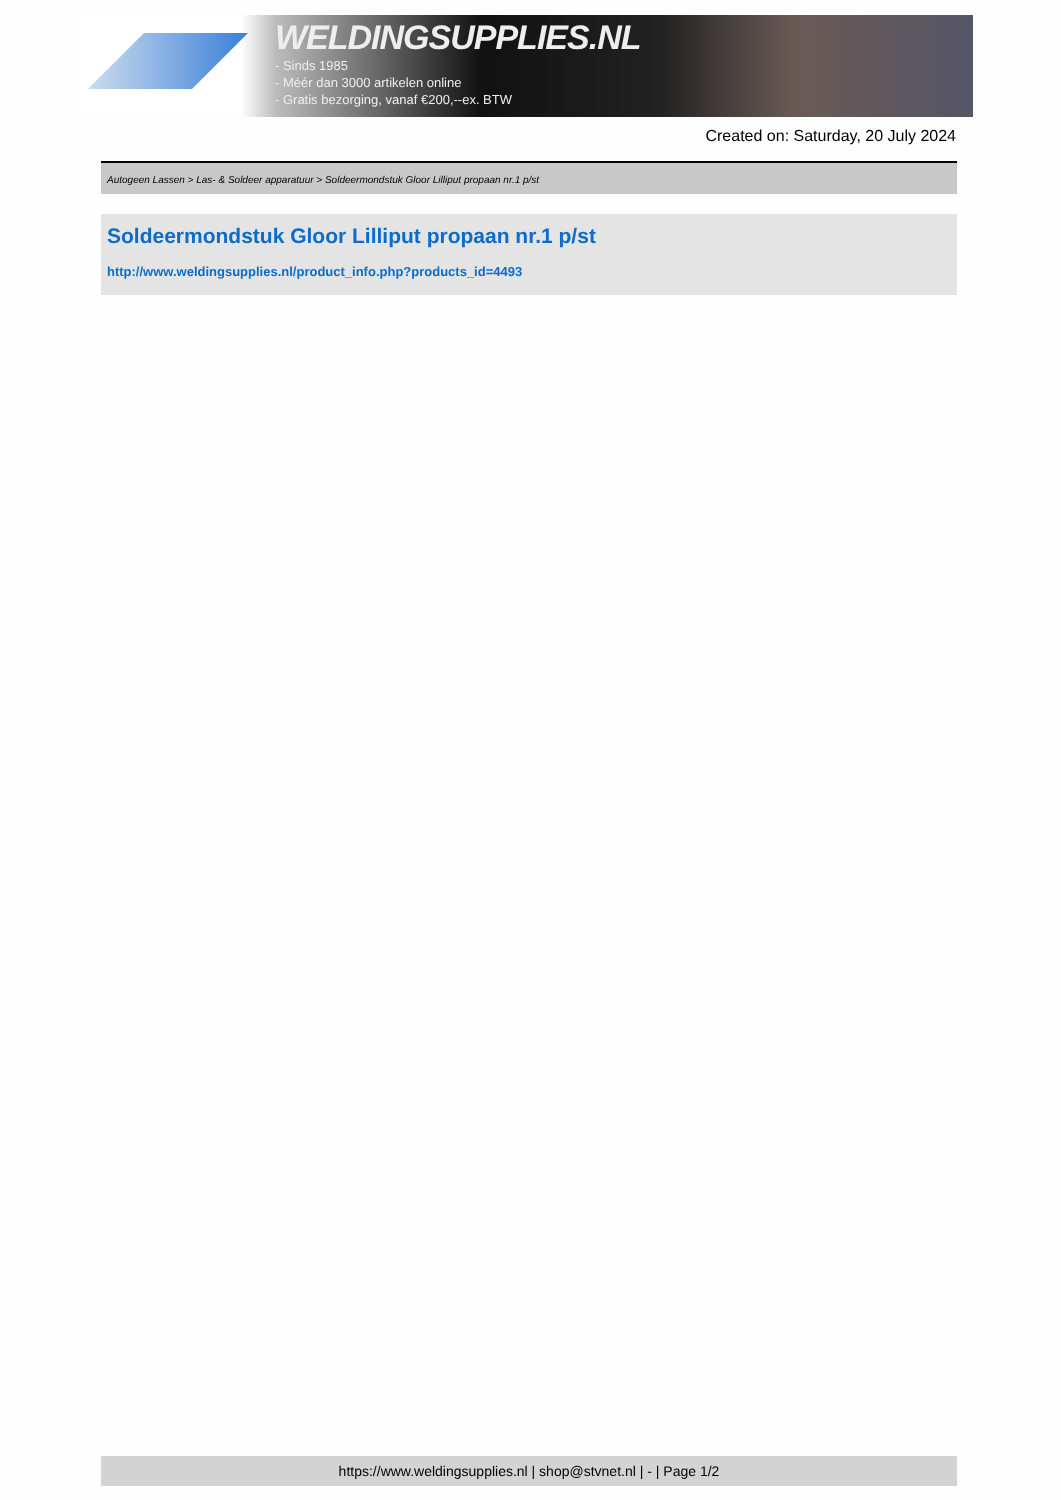WELDINGSUPPLIES.NL
- Sinds 1985
- Méér dan 3000 artikelen online
- Gratis bezorging, vanaf €200,--ex. BTW
Created on: Saturday, 20 July 2024
Autogeen Lassen > Las- & Soldeer apparatuur > Soldeermondstuk Gloor Lilliput propaan nr.1 p/st
Soldeermondstuk Gloor Lilliput propaan nr.1 p/st
http://www.weldingsupplies.nl/product_info.php?products_id=4493
https://www.weldingsupplies.nl | shop@stvnet.nl | - | Page 1/2